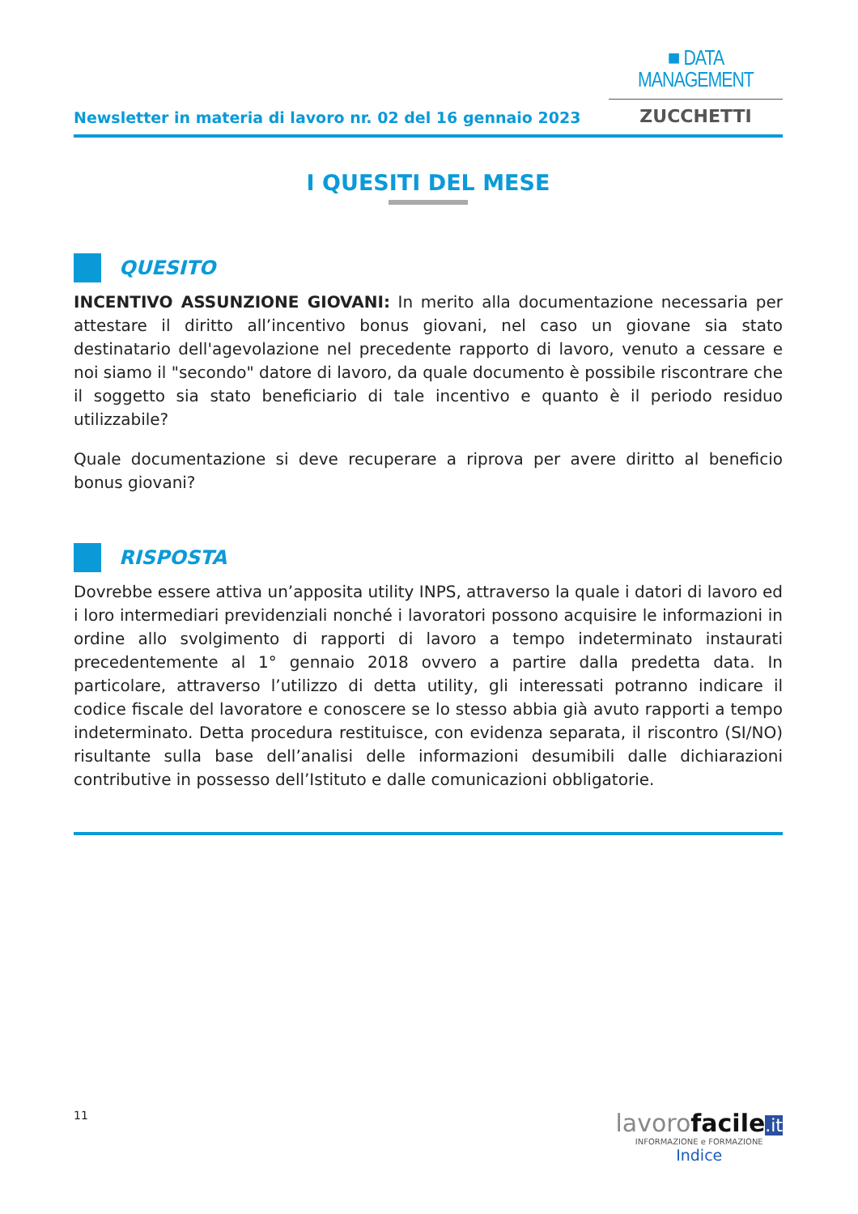Newsletter in materia di lavoro nr. 02 del 16 gennaio 2023
■ DATA MANAGEMENT
ZUCCHETTI
I QUESITI DEL MESE
QUESITO
INCENTIVO ASSUNZIONE GIOVANI: In merito alla documentazione necessaria per attestare il diritto all’incentivo bonus giovani, nel caso un giovane sia stato destinatario dell'agevolazione nel precedente rapporto di lavoro, venuto a cessare e noi siamo il "secondo" datore di lavoro, da quale documento è possibile riscontrare che il soggetto sia stato beneficiario di tale incentivo e quanto è il periodo residuo utilizzabile?
Quale documentazione si deve recuperare a riprova per avere diritto al beneficio bonus giovani?
RISPOSTA
Dovrebbe essere attiva un’apposita utility INPS, attraverso la quale i datori di lavoro ed i loro intermediari previdenziali nonché i lavoratori possono acquisire le informazioni in ordine allo svolgimento di rapporti di lavoro a tempo indeterminato instaurati precedentemente al 1° gennaio 2018 ovvero a partire dalla predetta data. In particolare, attraverso l’utilizzo di detta utility, gli interessati potranno indicare il codice fiscale del lavoratore e conoscere se lo stesso abbia già avuto rapporti a tempo indeterminato. Detta procedura restituisce, con evidenza separata, il riscontro (SI/NO) risultante sulla base dell’analisi delle informazioni desumibili dalle dichiarazioni contributive in possesso dell’Istituto e dalle comunicazioni obbligatorie.
11
lavorofacile.it
INFORMAZIONE e FORMAZIONE
Indice